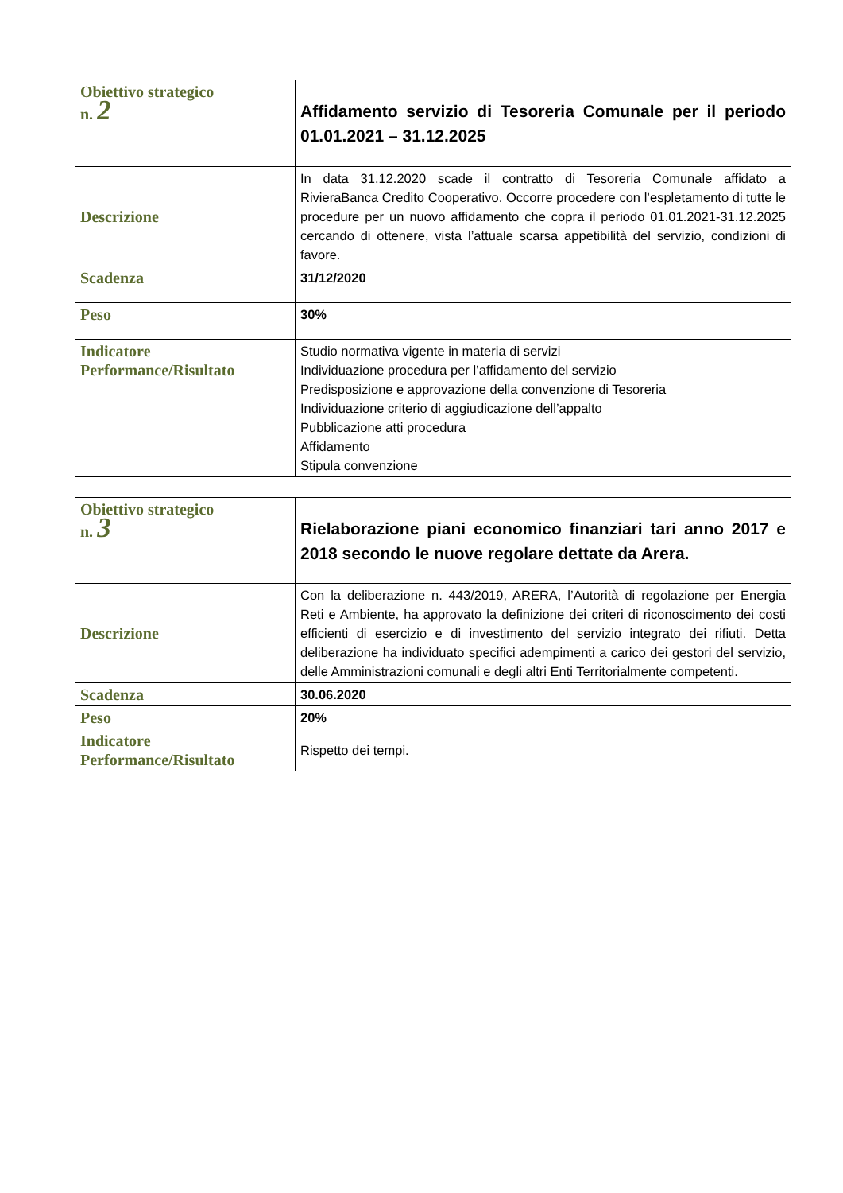| Obiettivo strategico n. 2 | Affidamento servizio di Tesoreria Comunale per il periodo 01.01.2021 – 31.12.2025 |
| Descrizione | In data 31.12.2020 scade il contratto di Tesoreria Comunale affidato a RivieraBanca Credito Cooperativo. Occorre procedere con l’espletamento di tutte le procedure per un nuovo affidamento che copra il periodo 01.01.2021-31.12.2025 cercando di ottenere, vista l’attuale scarsa appetibilità del servizio, condizioni di favore. |
| Scadenza | 31/12/2020 |
| Peso | 30% |
| Indicatore Performance/Risultato | Studio normativa vigente in materia di servizi Individuazione procedura per l’affidamento del servizio Predisposizione e approvazione della convenzione di Tesoreria Individuazione criterio di aggiudicazione dell’appalto Pubblicazione atti procedura Affidamento Stipula convenzione |
| Obiettivo strategico n. 3 | Rielaborazione piani economico finanziari tari anno 2017 e 2018 secondo le nuove regolare dettate da Arera. |
| Descrizione | Con la deliberazione n. 443/2019, ARERA, l’Autorità di regolazione per Energia Reti e Ambiente, ha approvato la definizione dei criteri di riconoscimento dei costi efficienti di esercizio e di investimento del servizio integrato dei rifiuti. Detta deliberazione ha individuato specifici adempimenti a carico dei gestori del servizio, delle Amministrazioni comunali e degli altri Enti Territorialmente competenti. |
| Scadenza | 30.06.2020 |
| Peso | 20% |
| Indicatore Performance/Risultato | Rispetto dei tempi. |